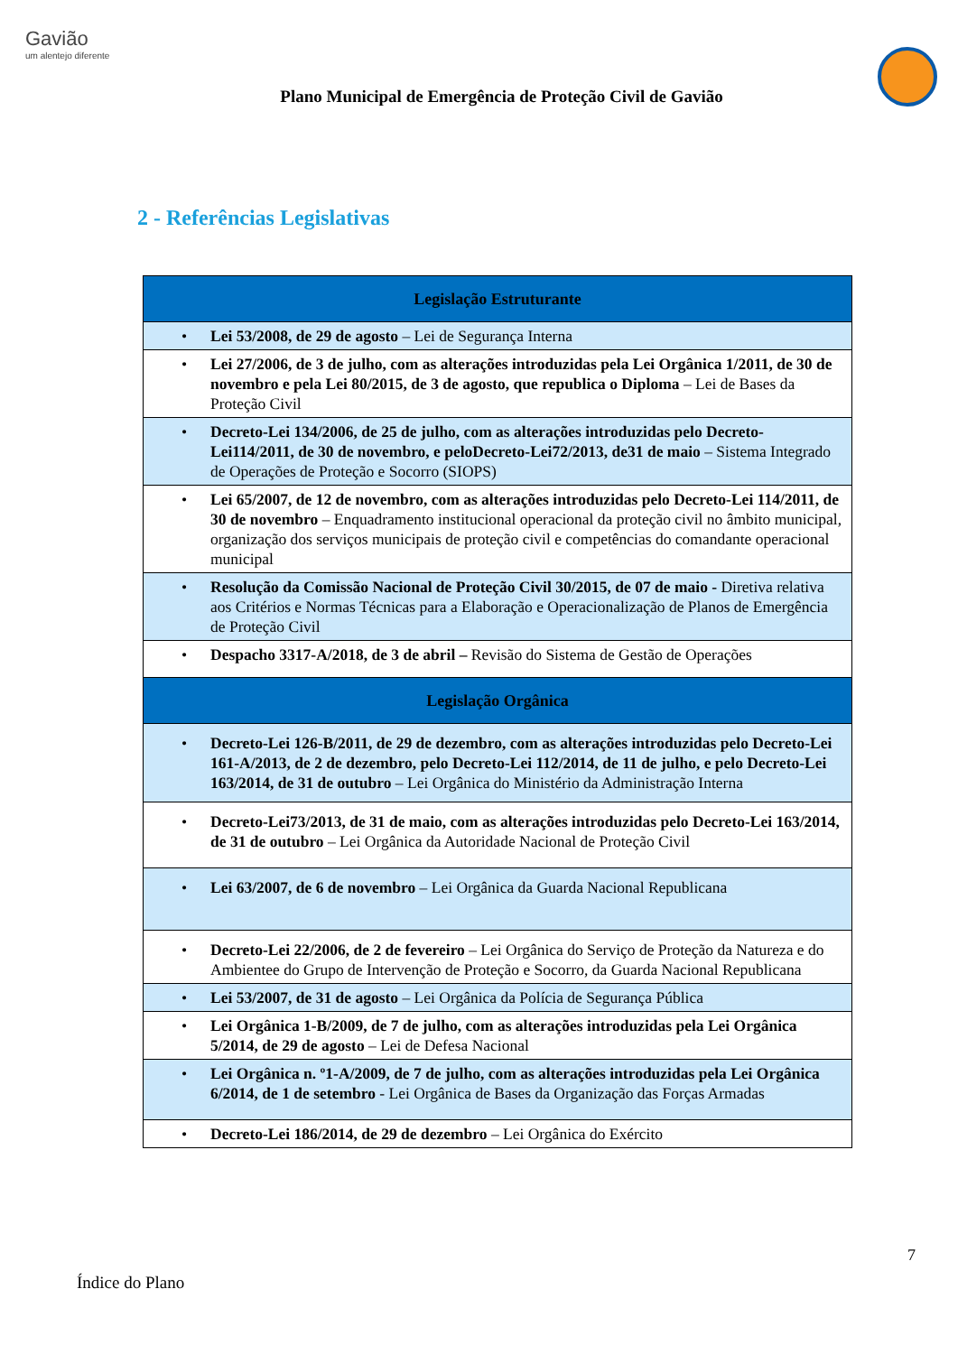Gavião
um alentejo diferente
Plano Municipal de Emergência de Proteção Civil de Gavião
2 - Referências Legislativas
| Legislação Estruturante |
| --- |
| • Lei 53/2008, de 29 de agosto – Lei de Segurança Interna |
| • Lei 27/2006, de 3 de julho, com as alterações introduzidas pela Lei Orgânica 1/2011, de 30 de novembro e pela Lei 80/2015, de 3 de agosto, que republica o Diploma – Lei de Bases da Proteção Civil |
| • Decreto-Lei 134/2006, de 25 de julho, com as alterações introduzidas pelo Decreto-Lei114/2011, de 30 de novembro, e peloDecreto-Lei72/2013, de31 de maio – Sistema Integrado de Operações de Proteção e Socorro (SIOPS) |
| • Lei 65/2007, de 12 de novembro, com as alterações introduzidas pelo Decreto-Lei 114/2011, de 30 de novembro – Enquadramento institucional operacional da proteção civil no âmbito municipal, organização dos serviços municipais de proteção civil e competências do comandante operacional municipal |
| • Resolução da Comissão Nacional de Proteção Civil 30/2015, de 07 de maio - Diretiva relativa aos Critérios e Normas Técnicas para a Elaboração e Operacionalização de Planos de Emergência de Proteção Civil |
| • Despacho 3317-A/2018, de 3 de abril – Revisão do Sistema de Gestão de Operações |
| Legislação Orgânica |
| • Decreto-Lei 126-B/2011, de 29 de dezembro, com as alterações introduzidas pelo Decreto-Lei 161-A/2013, de 2 de dezembro, pelo Decreto-Lei 112/2014, de 11 de julho, e pelo Decreto-Lei 163/2014, de 31 de outubro – Lei Orgânica do Ministério da Administração Interna |
| • Decreto-Lei73/2013, de 31 de maio, com as alterações introduzidas pelo Decreto-Lei 163/2014, de 31 de outubro – Lei Orgânica da Autoridade Nacional de Proteção Civil |
| • Lei 63/2007, de 6 de novembro – Lei Orgânica da Guarda Nacional Republicana |
| • Decreto-Lei 22/2006, de 2 de fevereiro – Lei Orgânica do Serviço de Proteção da Natureza e do Ambientee do Grupo de Intervenção de Proteção e Socorro, da Guarda Nacional Republicana |
| • Lei 53/2007, de 31 de agosto – Lei Orgânica da Polícia de Segurança Pública |
| • Lei Orgânica 1-B/2009, de 7 de julho, com as alterações introduzidas pela Lei Orgânica 5/2014, de 29 de agosto – Lei de Defesa Nacional |
| • Lei Orgânica n. º1-A/2009, de 7 de julho, com as alterações introduzidas pela Lei Orgânica 6/2014, de 1 de setembro - Lei Orgânica de Bases da Organização das Forças Armadas |
| • Decreto-Lei 186/2014, de 29 de dezembro – Lei Orgânica do Exército |
7
Índice do Plano